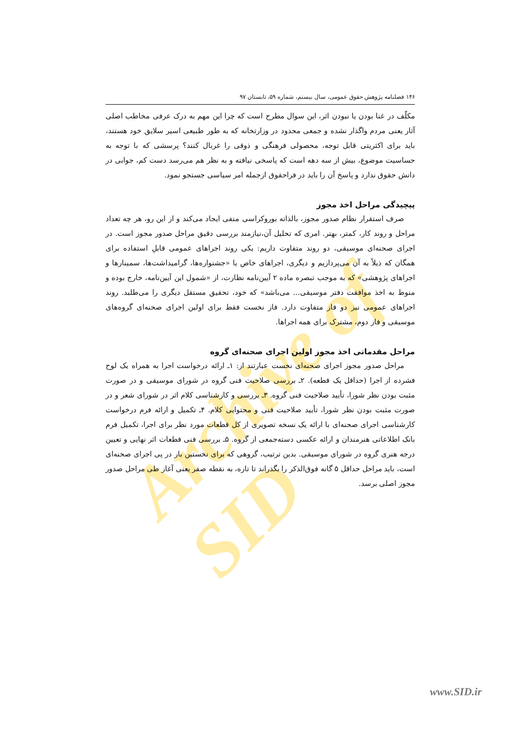Archive of SID
۱۴۶ فصلنامه پژوهش حقوق عمومی، سال بیستم، شماره ۵۹، تابستان ۹۷
مکلّف در غنا بودن یا نبودن اثر، این سوال مطرح است که چرا این مهم به درک عرفی مخاطب اصلی آثار یعنی مردم واگذار نشده و جمعی محدود در وزارتخانه که به طور طبیعی اسیر سلایق خود هستند، باید برای اکثریتی قابل توجه، محصولی فرهنگی و ذوقی را غربال کنند؟ پرسشی که با توجه به حساسیت موضوع، بیش از سه دهه است که پاسخی نیافته و به نظر هم می‌رسد دست کم، جوابی در دانش حقوق ندارد و پاسخ آن را باید در فراحقوق ازجمله امر سیاسی جستجو نمود.
پیچیدگی مراحل اخذ مجوز
صرف استقرار نظام صدور مجوز، بالذاته بوروکراسی منفی ایجاد می‌کند و از این رو، هر چه تعداد مراحل و روند کار، کمتر، بهتر. امری که تحلیل آن،نیازمند بررسی دقیق مراحل صدور مجوز است. در اجرای صحنه‌ای موسیقی، دو روند متفاوت داریم: یکی روند اجراهای عمومی قابلِ استفاده برای همگان که ذیلاً به آن می‌پردازیم و دیگری، اجراهای خاص یا «جشنواره‌ها، گرامیداشت‌ها، سمینارها و اجراهای پژوهشی» که به موجب تبصره ماده ۲ آیین‌نامه نظارت، از «شمول این آیین‌نامه، خارج بوده و منوط به اخذ موافقت دفتر موسیقی... می‌باشد» که خود، تحقیق مستقل دیگری را می‌طلبد. روند اجراهای عمومی نیز دو فاز متفاوت دارد. فاز نخست فقط برای اولین اجرای صحنه‌ای گروه‌های موسیقی و فاز دوم، مشترک برای همه اجراها.
مراحل مقدماتی اخذ مجوز اولین اجرای صحنه‌ای گروه
مراحل صدور مجوز اجرای صحنه‌ای نخست عبارتند از: ۱ـ ارائه درخواست اجرا به همراه یک لوح فشرده از اجرا (حداقل یک قطعه). ۲ـ بررسی صلاحیت فنی گروه در شورای موسیقی و در صورت مثبت بودن نظر شورا، تأیید صلاحیت فنی گروه. ۳ـ بررسی و کارشناسی کلام اثر در شورای شعر و در صورت مثبت بودن نظر شورا، تأیید صلاحیت فنی و محتوایی کلام. ۴ـ تکمیل و ارائه فرم درخواست کارشناسی اجرای صحنه‌ای با ارائه یک نسخه تصویری از کل قطعات مورد نظر برای اجرا، تکمیل فرم بانک اطلاعاتی هنرمندان و ارائه عکسی دسته‌جمعی از گروه. ۵ـ بررسی فنی قطعات اثر نهایی و تعیین درجه هنری گروه در شورای موسیقی. بدین ترتیب، گروهی که برای نخستین بار در پی اجرای صحنه‌ای است، باید مراحل حداقل ۵ گانه فوق‌الذکر را بگذراند تا تازه، به نقطه صفر یعنی آغاز طی مراحل صدور مجوز اصلی برسد.
www.SID.ir